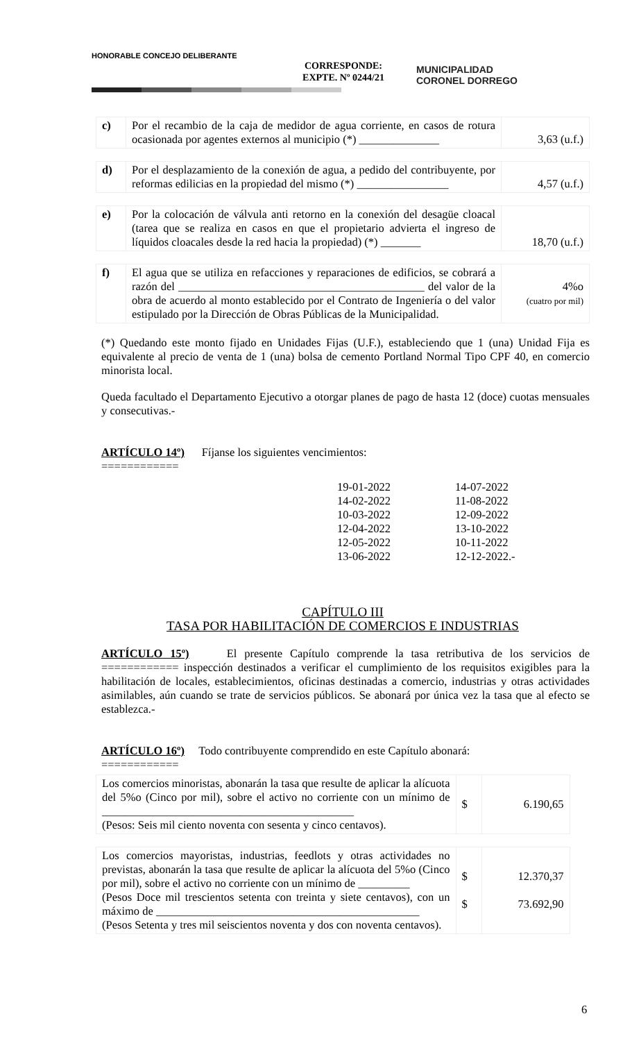HONORABLE CONCEJO DELIBERANTE
CORRESPONDE:
EXPTE. Nº 0244/21
MUNICIPALIDAD
CORONEL DORREGO
| c) | Por el recambio de la caja de medidor de agua corriente, en casos de rotura ocasionada por agentes externos al municipio (*) ______________ | 3,63 (u.f.) |
| d) | Por el desplazamiento de la conexión de agua, a pedido del contribuyente, por reformas edilicias en la propiedad del mismo (*) ________________ | 4,57 (u.f.) |
| e) | Por la colocación de válvula anti retorno en la conexión del desagüe cloacal (tarea que se realiza en casos en que el propietario advierta el ingreso de líquidos cloacales desde la red hacia la propiedad) (*) _______ | 18,70 (u.f.) |
| f) | El agua que se utiliza en refacciones y reparaciones de edificios, se cobrará a razón del ___________________________________________ del valor de la obra de acuerdo al monto establecido por el Contrato de Ingeniería o del valor estipulado por la Dirección de Obras Públicas de la Municipalidad. | 4%o (cuatro por mil) |
(*) Quedando este monto fijado en Unidades Fijas (U.F.), estableciendo que 1 (una) Unidad Fija es equivalente al precio de venta de 1 (una) bolsa de cemento Portland Normal Tipo CPF 40, en comercio minorista local.
Queda facultado el Departamento Ejecutivo a otorgar planes de pago de hasta 12 (doce) cuotas mensuales y consecutivas.-
ARTÍCULO 14º) Fíjanse los siguientes vencimientos:
============
19-01-2022 14-07-2022 14-02-2022 11-08-2022 10-03-2022 12-09-2022 12-04-2022 13-10-2022 12-05-2022 10-11-2022 13-06-2022 12-12-2022.-
CAPÍTULO III
TASA POR HABILITACIÓN DE COMERCIOS E INDUSTRIAS
ARTÍCULO 15º) El presente Capítulo comprende la tasa retributiva de los servicios de ============ inspección destinados a verificar el cumplimiento de los requisitos exigibles para la habilitación de locales, establecimientos, oficinas destinadas a comercio, industrias y otras actividades asimilables, aún cuando se trate de servicios públicos. Se abonará por única vez la tasa que al efecto se establezca.-
ARTÍCULO 16º) Todo contribuyente comprendido en este Capítulo abonará:
============
| Los comercios minoristas, abonarán la tasa que resulte de aplicar la alícuota del 5%o (Cinco por mil), sobre el activo no corriente con un mínimo de ____________________________________________ (Pesos: Seis mil ciento noventa con sesenta y cinco centavos). | $ | 6.190,65 |
| Los comercios mayoristas, industrias, feedlots y otras actividades no previstas, abonarán la tasa que resulte de aplicar la alícuota del 5%o (Cinco por mil), sobre el activo no corriente con un mínimo de _________ (Pesos Doce mil trescientos setenta con treinta y siete centavos), con un máximo de ______________________________________________ (Pesos Setenta y tres mil seiscientos noventa y dos con noventa centavos). | $ $ | 12.370,37 73.692,90 |
6